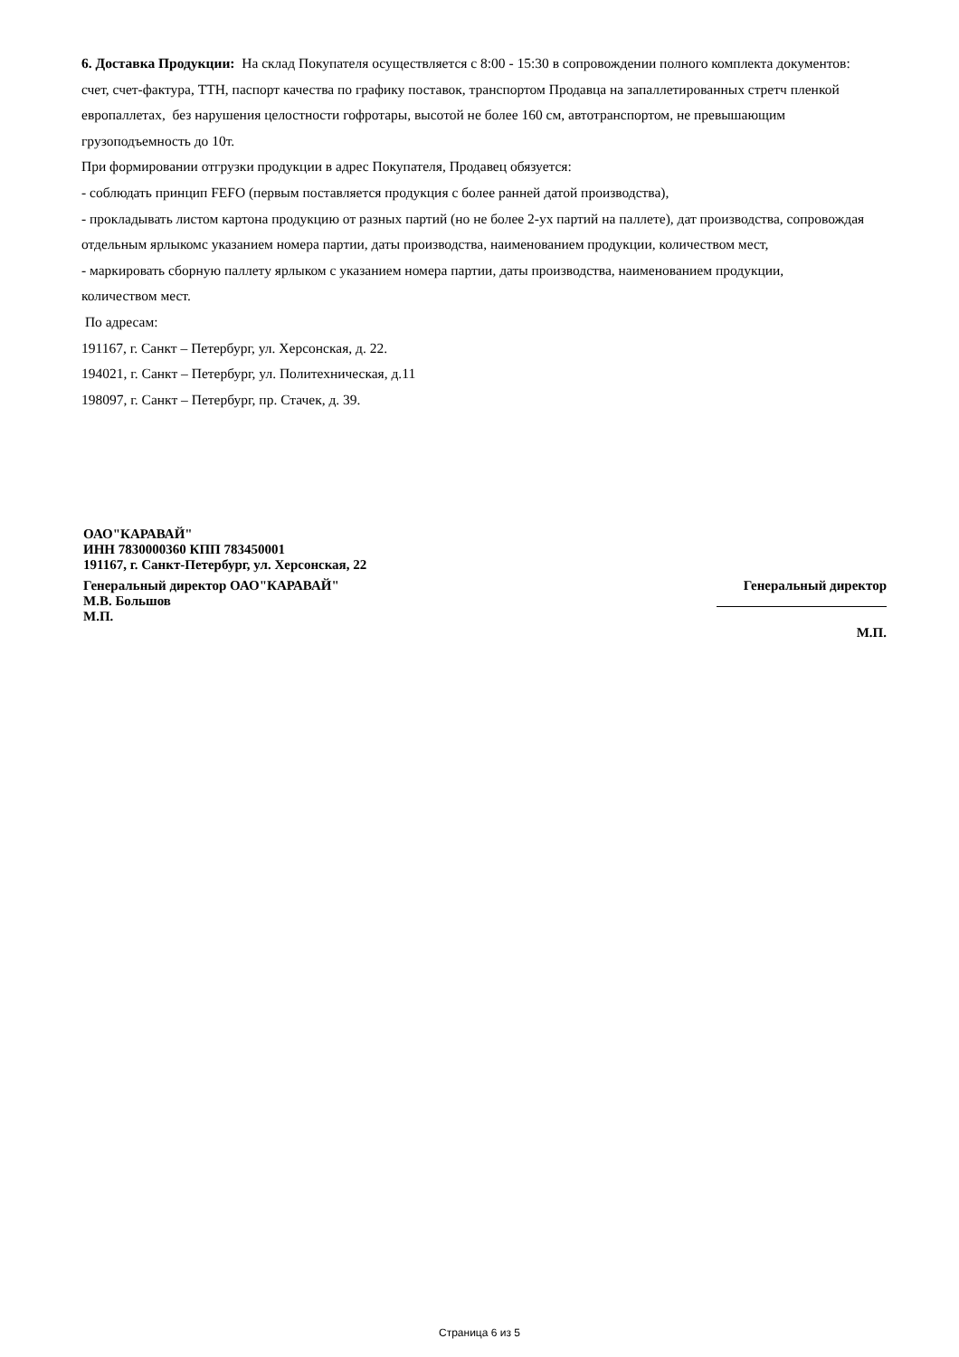6. Доставка Продукции: На склад Покупателя осуществляется с 8:00 - 15:30 в сопровождении полного комплекта документов: счет, счет-фактура, ТТН, паспорт качества по графику поставок, транспортом Продавца на запаллетированных стретч пленкой европаллетах, без нарушения целостности гофротары, высотой не более 160 см, автотранспортом, не превышающим грузоподъемность до 10т.
При формировании отгрузки продукции в адрес Покупателя, Продавец обязуется:
- соблюдать принцип FEFO (первым поставляется продукция с более ранней датой производства),
- прокладывать листом картона продукцию от разных партий (но не более 2-ух партий на паллете), дат производства, сопровождая отдельным ярлыкомс указанием номера партии, даты производства, наименованием продукции, количеством мест,
- маркировать сборную паллету ярлыком с указанием номера партии, даты производства, наименованием продукции,
количеством мест.
По адресам:
191167, г. Санкт – Петербург, ул. Херсонская, д. 22.
194021, г. Санкт – Петербург, ул. Политехническая, д.11
198097, г. Санкт – Петербург, пр. Стачек, д. 39.
ОАО"КАРАВАЙ"
ИНН 7830000360 КПП 783450001
191167, г. Санкт-Петербург, ул. Херсонская, 22
Генеральный директор ОАО"КАРАВАЙ"
М.В. Большов
М.П.
Генеральный директор
М.П.
Страница 6 из 5